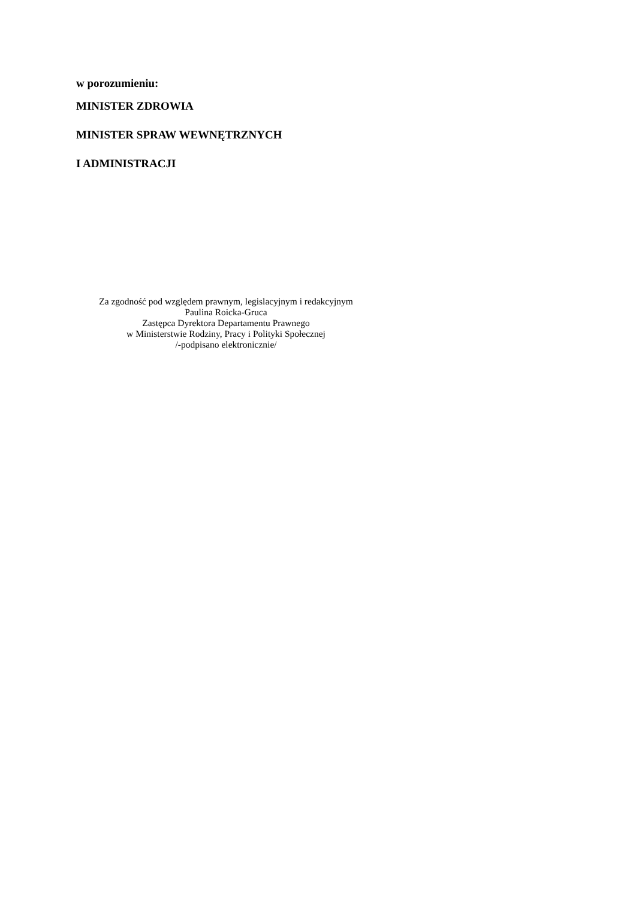w porozumieniu:
MINISTER ZDROWIA
MINISTER SPRAW WEWNĘTRZNYCH
I ADMINISTRACJI
Za zgodność pod względem prawnym, legislacyjnym i redakcyjnym
Paulina Roicka-Gruca
Zastępca Dyrektora Departamentu Prawnego
w Ministerstwie Rodziny, Pracy i Polityki Społecznej
/-podpisano elektronicznie/